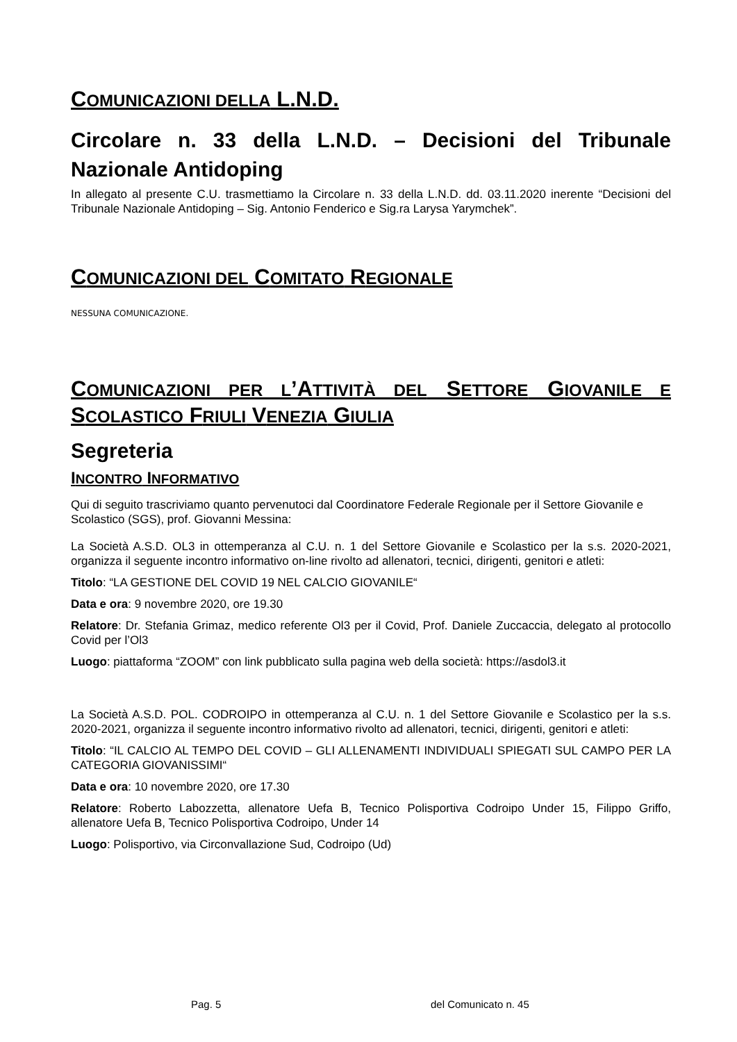COMUNICAZIONI DELLA L.N.D.
Circolare n. 33 della L.N.D. – Decisioni del Tribunale
Nazionale Antidoping
In allegato al presente C.U. trasmettiamo la Circolare n. 33 della L.N.D. dd. 03.11.2020 inerente “Decisioni del Tribunale Nazionale Antidoping – Sig. Antonio Fenderico e Sig.ra Larysa Yarymchek”.
COMUNICAZIONI DEL COMITATO REGIONALE
NESSUNA COMUNICAZIONE.
COMUNICAZIONI PER L’ATTIVITÀ DEL SETTORE GIOVANILE E
SCOLASTICO FRIULI VENEZIA GIULIA
Segreteria
INCONTRO INFORMATIVO
Qui di seguito trascriviamo quanto pervenutoci dal Coordinatore Federale Regionale per il Settore Giovanile e Scolastico (SGS), prof. Giovanni Messina:
La Società A.S.D. OL3 in ottemperanza al C.U. n. 1 del Settore Giovanile e Scolastico per la s.s. 2020-2021, organizza il seguente incontro informativo on-line rivolto ad allenatori, tecnici, dirigenti, genitori e atleti:
Titolo: “LA GESTIONE DEL COVID 19 NEL CALCIO GIOVANILE“
Data e ora: 9 novembre 2020, ore 19.30
Relatore: Dr. Stefania Grimaz, medico referente Ol3 per il Covid, Prof. Daniele Zuccaccia, delegato al protocollo Covid per l’Ol3
Luogo: piattaforma “ZOOM” con link pubblicato sulla pagina web della società: https://asdol3.it
La Società A.S.D. POL. CODROIPO in ottemperanza al C.U. n. 1 del Settore Giovanile e Scolastico per la s.s. 2020-2021, organizza il seguente incontro informativo rivolto ad allenatori, tecnici, dirigenti, genitori e atleti:
Titolo: “IL CALCIO AL TEMPO DEL COVID – GLI ALLENAMENTI INDIVIDUALI SPIEGATI SUL CAMPO PER LA CATEGORIA GIOVANISSIMI“
Data e ora: 10 novembre 2020, ore 17.30
Relatore: Roberto Labozzetta, allenatore Uefa B, Tecnico Polisportiva Codroipo Under 15, Filippo Griffo, allenatore Uefa B, Tecnico Polisportiva Codroipo, Under 14
Luogo: Polisportivo, via Circonvallazione Sud, Codroipo (Ud)
Pag. 5 del Comunicato n. 45